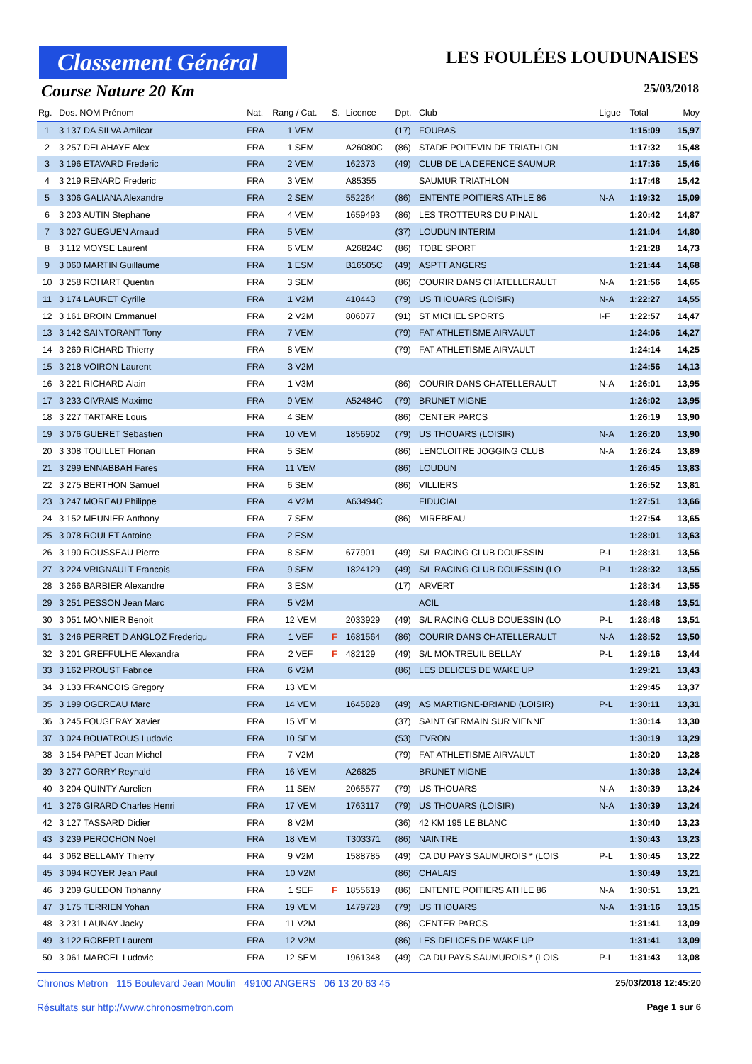Classement Général
LES FOULÉES LOUDUNAISES
Course Nature 20 Km 25/03/2018
| Rg. | Dos. NOM Prénom | Nat. | Rang / Cat. | S. | Licence | Dpt. | Club | Ligue | Total | Moy |
| --- | --- | --- | --- | --- | --- | --- | --- | --- | --- | --- |
| 1 | 3 137 DA SILVA Amilcar | FRA | 1 VEM | | | (17) | FOURAS | | 1:15:09 | 15,97 |
| 2 | 3 257 DELAHAYE Alex | FRA | 1 SEM | | A26080C | (86) | STADE POITEVIN DE TRIATHLON | | 1:17:32 | 15,48 |
| 3 | 3 196 ETAVARD Frederic | FRA | 2 VEM | | 162373 | (49) | CLUB DE LA DEFENCE SAUMUR | | 1:17:36 | 15,46 |
| 4 | 3 219 RENARD Frederic | FRA | 3 VEM | | A85355 | | SAUMUR TRIATHLON | | 1:17:48 | 15,42 |
| 5 | 3 306 GALIANA Alexandre | FRA | 2 SEM | | 552264 | (86) | ENTENTE POITIERS ATHLE 86 | N-A | 1:19:32 | 15,09 |
| 6 | 3 203 AUTIN Stephane | FRA | 4 VEM | | 1659493 | (86) | LES TROTTEURS DU PINAIL | | 1:20:42 | 14,87 |
| 7 | 3 027 GUEGUEN Arnaud | FRA | 5 VEM | | | (37) | LOUDUN INTERIM | | 1:21:04 | 14,80 |
| 8 | 3 112 MOYSE Laurent | FRA | 6 VEM | | A26824C | (86) | TOBE SPORT | | 1:21:28 | 14,73 |
| 9 | 3 060 MARTIN Guillaume | FRA | 1 ESM | | B16505C | (49) | ASPTT ANGERS | | 1:21:44 | 14,68 |
| 10 | 3 258 ROHART Quentin | FRA | 3 SEM | | | (86) | COURIR DANS CHATELLERAULT | N-A | 1:21:56 | 14,65 |
| 11 | 3 174 LAURET Cyrille | FRA | 1 V2M | | 410443 | (79) | US THOUARS (LOISIR) | N-A | 1:22:27 | 14,55 |
| 12 | 3 161 BROIN Emmanuel | FRA | 2 V2M | | 806077 | (91) | ST MICHEL SPORTS | I-F | 1:22:57 | 14,47 |
| 13 | 3 142 SAINTORANT Tony | FRA | 7 VEM | | | (79) | FAT ATHLETISME AIRVAULT | | 1:24:06 | 14,27 |
| 14 | 3 269 RICHARD Thierry | FRA | 8 VEM | | | (79) | FAT ATHLETISME AIRVAULT | | 1:24:14 | 14,25 |
| 15 | 3 218 VOIRON Laurent | FRA | 3 V2M | | | | | | 1:24:56 | 14,13 |
| 16 | 3 221 RICHARD Alain | FRA | 1 V3M | | | (86) | COURIR DANS CHATELLERAULT | N-A | 1:26:01 | 13,95 |
| 17 | 3 233 CIVRAIS Maxime | FRA | 9 VEM | | A52484C | (79) | BRUNET MIGNE | | 1:26:02 | 13,95 |
| 18 | 3 227 TARTARE Louis | FRA | 4 SEM | | | (86) | CENTER PARCS | | 1:26:19 | 13,90 |
| 19 | 3 076 GUERET Sebastien | FRA | 10 VEM | | 1856902 | (79) | US THOUARS (LOISIR) | N-A | 1:26:20 | 13,90 |
| 20 | 3 308 TOUILLET Florian | FRA | 5 SEM | | | (86) | LENCLOITRE JOGGING CLUB | N-A | 1:26:24 | 13,89 |
| 21 | 3 299 ENNABBAH Fares | FRA | 11 VEM | | | (86) | LOUDUN | | 1:26:45 | 13,83 |
| 22 | 3 275 BERTHON Samuel | FRA | 6 SEM | | | (86) | VILLIERS | | 1:26:52 | 13,81 |
| 23 | 3 247 MOREAU Philippe | FRA | 4 V2M | | A63494C | | FIDUCIAL | | 1:27:51 | 13,66 |
| 24 | 3 152 MEUNIER Anthony | FRA | 7 SEM | | | (86) | MIREBEAU | | 1:27:54 | 13,65 |
| 25 | 3 078 ROULET Antoine | FRA | 2 ESM | | | | | | 1:28:01 | 13,63 |
| 26 | 3 190 ROUSSEAU Pierre | FRA | 8 SEM | | 677901 | (49) | S/L RACING CLUB DOUESSIN | P-L | 1:28:31 | 13,56 |
| 27 | 3 224 VRIGNAULT Francois | FRA | 9 SEM | | 1824129 | (49) | S/L RACING CLUB DOUESSIN (LO | P-L | 1:28:32 | 13,55 |
| 28 | 3 266 BARBIER Alexandre | FRA | 3 ESM | | | (17) | ARVERT | | 1:28:34 | 13,55 |
| 29 | 3 251 PESSON Jean Marc | FRA | 5 V2M | | | | ACIL | | 1:28:48 | 13,51 |
| 30 | 3 051 MONNIER Benoit | FRA | 12 VEM | | 2033929 | (49) | S/L RACING CLUB DOUESSIN (LO | P-L | 1:28:48 | 13,51 |
| 31 | 3 246 PERRET D ANGLOZ Frederiqu | FRA | 1 VEF | F | 1681564 | (86) | COURIR DANS CHATELLERAULT | N-A | 1:28:52 | 13,50 |
| 32 | 3 201 GREFFULHE Alexandra | FRA | 2 VEF | F | 482129 | (49) | S/L MONTREUIL BELLAY | P-L | 1:29:16 | 13,44 |
| 33 | 3 162 PROUST Fabrice | FRA | 6 V2M | | | (86) | LES DELICES DE WAKE UP | | 1:29:21 | 13,43 |
| 34 | 3 133 FRANCOIS Gregory | FRA | 13 VEM | | | | | | 1:29:45 | 13,37 |
| 35 | 3 199 OGEREAU Marc | FRA | 14 VEM | | 1645828 | (49) | AS MARTIGNE-BRIAND (LOISIR) | P-L | 1:30:11 | 13,31 |
| 36 | 3 245 FOUGERAY Xavier | FRA | 15 VEM | | | (37) | SAINT GERMAIN SUR VIENNE | | 1:30:14 | 13,30 |
| 37 | 3 024 BOUATROUS Ludovic | FRA | 10 SEM | | | (53) | EVRON | | 1:30:19 | 13,29 |
| 38 | 3 154 PAPET Jean Michel | FRA | 7 V2M | | | (79) | FAT ATHLETISME AIRVAULT | | 1:30:20 | 13,28 |
| 39 | 3 277 GORRY Reynald | FRA | 16 VEM | | A26825 | | BRUNET MIGNE | | 1:30:38 | 13,24 |
| 40 | 3 204 QUINTY Aurelien | FRA | 11 SEM | | 2065577 | (79) | US THOUARS | N-A | 1:30:39 | 13,24 |
| 41 | 3 276 GIRARD Charles Henri | FRA | 17 VEM | | 1763117 | (79) | US THOUARS (LOISIR) | N-A | 1:30:39 | 13,24 |
| 42 | 3 127 TASSARD Didier | FRA | 8 V2M | | | (36) | 42 KM 195 LE BLANC | | 1:30:40 | 13,23 |
| 43 | 3 239 PEROCHON Noel | FRA | 18 VEM | | T303371 | (86) | NAINTRE | | 1:30:43 | 13,23 |
| 44 | 3 062 BELLAMY Thierry | FRA | 9 V2M | | 1588785 | (49) | CA DU PAYS SAUMUROIS * (LOIS | P-L | 1:30:45 | 13,22 |
| 45 | 3 094 ROYER Jean Paul | FRA | 10 V2M | | | (86) | CHALAIS | | 1:30:49 | 13,21 |
| 46 | 3 209 GUEDON Tiphanny | FRA | 1 SEF | F | 1855619 | (86) | ENTENTE POITIERS ATHLE 86 | N-A | 1:30:51 | 13,21 |
| 47 | 3 175 TERRIEN Yohan | FRA | 19 VEM | | 1479728 | (79) | US THOUARS | N-A | 1:31:16 | 13,15 |
| 48 | 3 231 LAUNAY Jacky | FRA | 11 V2M | | | (86) | CENTER PARCS | | 1:31:41 | 13,09 |
| 49 | 3 122 ROBERT Laurent | FRA | 12 V2M | | | (86) | LES DELICES DE WAKE UP | | 1:31:41 | 13,09 |
| 50 | 3 061 MARCEL Ludovic | FRA | 12 SEM | | 1961348 | (49) | CA DU PAYS SAUMUROIS * (LOIS | P-L | 1:31:43 | 13,08 |
Chronos Metron 115 Boulevard Jean Moulin 49100 ANGERS 06 13 20 63 45 25/03/2018 12:45:20
Résultats sur http://www.chronosmetron.com Page 1 sur 6